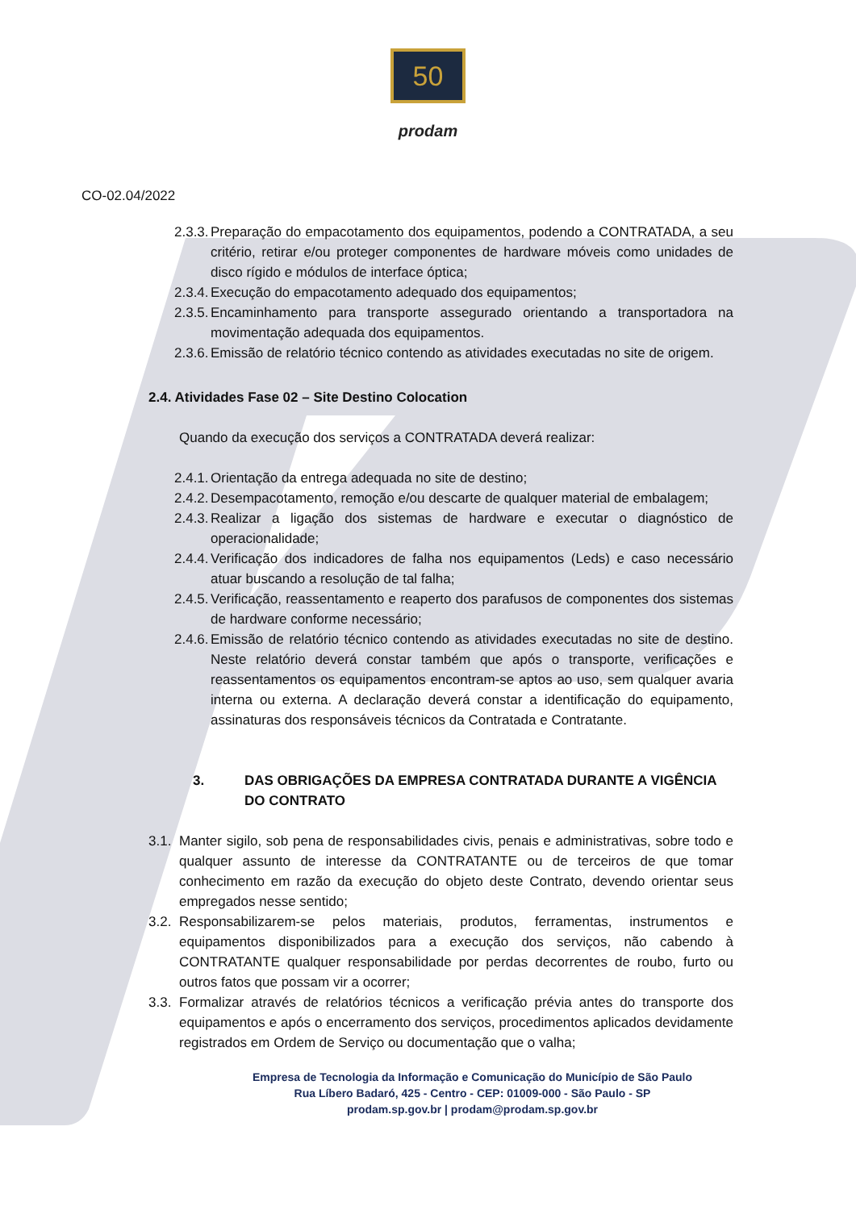50
prodam
CO-02.04/2022
2.3.3. Preparação do empacotamento dos equipamentos, podendo a CONTRATADA, a seu critério, retirar e/ou proteger componentes de hardware móveis como unidades de disco rígido e módulos de interface óptica;
2.3.4. Execução do empacotamento adequado dos equipamentos;
2.3.5. Encaminhamento para transporte assegurado orientando a transportadora na movimentação adequada dos equipamentos.
2.3.6. Emissão de relatório técnico contendo as atividades executadas no site de origem.
2.4. Atividades Fase 02 – Site Destino Colocation
Quando da execução dos serviços a CONTRATADA deverá realizar:
2.4.1. Orientação da entrega adequada no site de destino;
2.4.2. Desempacotamento, remoção e/ou descarte de qualquer material de embalagem;
2.4.3. Realizar a ligação dos sistemas de hardware e executar o diagnóstico de operacionalidade;
2.4.4. Verificação dos indicadores de falha nos equipamentos (Leds) e caso necessário atuar buscando a resolução de tal falha;
2.4.5. Verificação, reassentamento e reaperto dos parafusos de componentes dos sistemas de hardware conforme necessário;
2.4.6. Emissão de relatório técnico contendo as atividades executadas no site de destino. Neste relatório deverá constar também que após o transporte, verificações e reassentamentos os equipamentos encontram-se aptos ao uso, sem qualquer avaria interna ou externa. A declaração deverá constar a identificação do equipamento, assinaturas dos responsáveis técnicos da Contratada e Contratante.
3. DAS OBRIGAÇÕES DA EMPRESA CONTRATADA DURANTE A VIGÊNCIA DO CONTRATO
3.1. Manter sigilo, sob pena de responsabilidades civis, penais e administrativas, sobre todo e qualquer assunto de interesse da CONTRATANTE ou de terceiros de que tomar conhecimento em razão da execução do objeto deste Contrato, devendo orientar seus empregados nesse sentido;
3.2. Responsabilizarem-se pelos materiais, produtos, ferramentas, instrumentos e equipamentos disponibilizados para a execução dos serviços, não cabendo à CONTRATANTE qualquer responsabilidade por perdas decorrentes de roubo, furto ou outros fatos que possam vir a ocorrer;
3.3. Formalizar através de relatórios técnicos a verificação prévia antes do transporte dos equipamentos e após o encerramento dos serviços, procedimentos aplicados devidamente registrados em Ordem de Serviço ou documentação que o valha;
Empresa de Tecnologia da Informação e Comunicação do Município de São Paulo
Rua Líbero Badaró, 425 - Centro - CEP: 01009-000 - São Paulo - SP
prodam.sp.gov.br | prodam@prodam.sp.gov.br